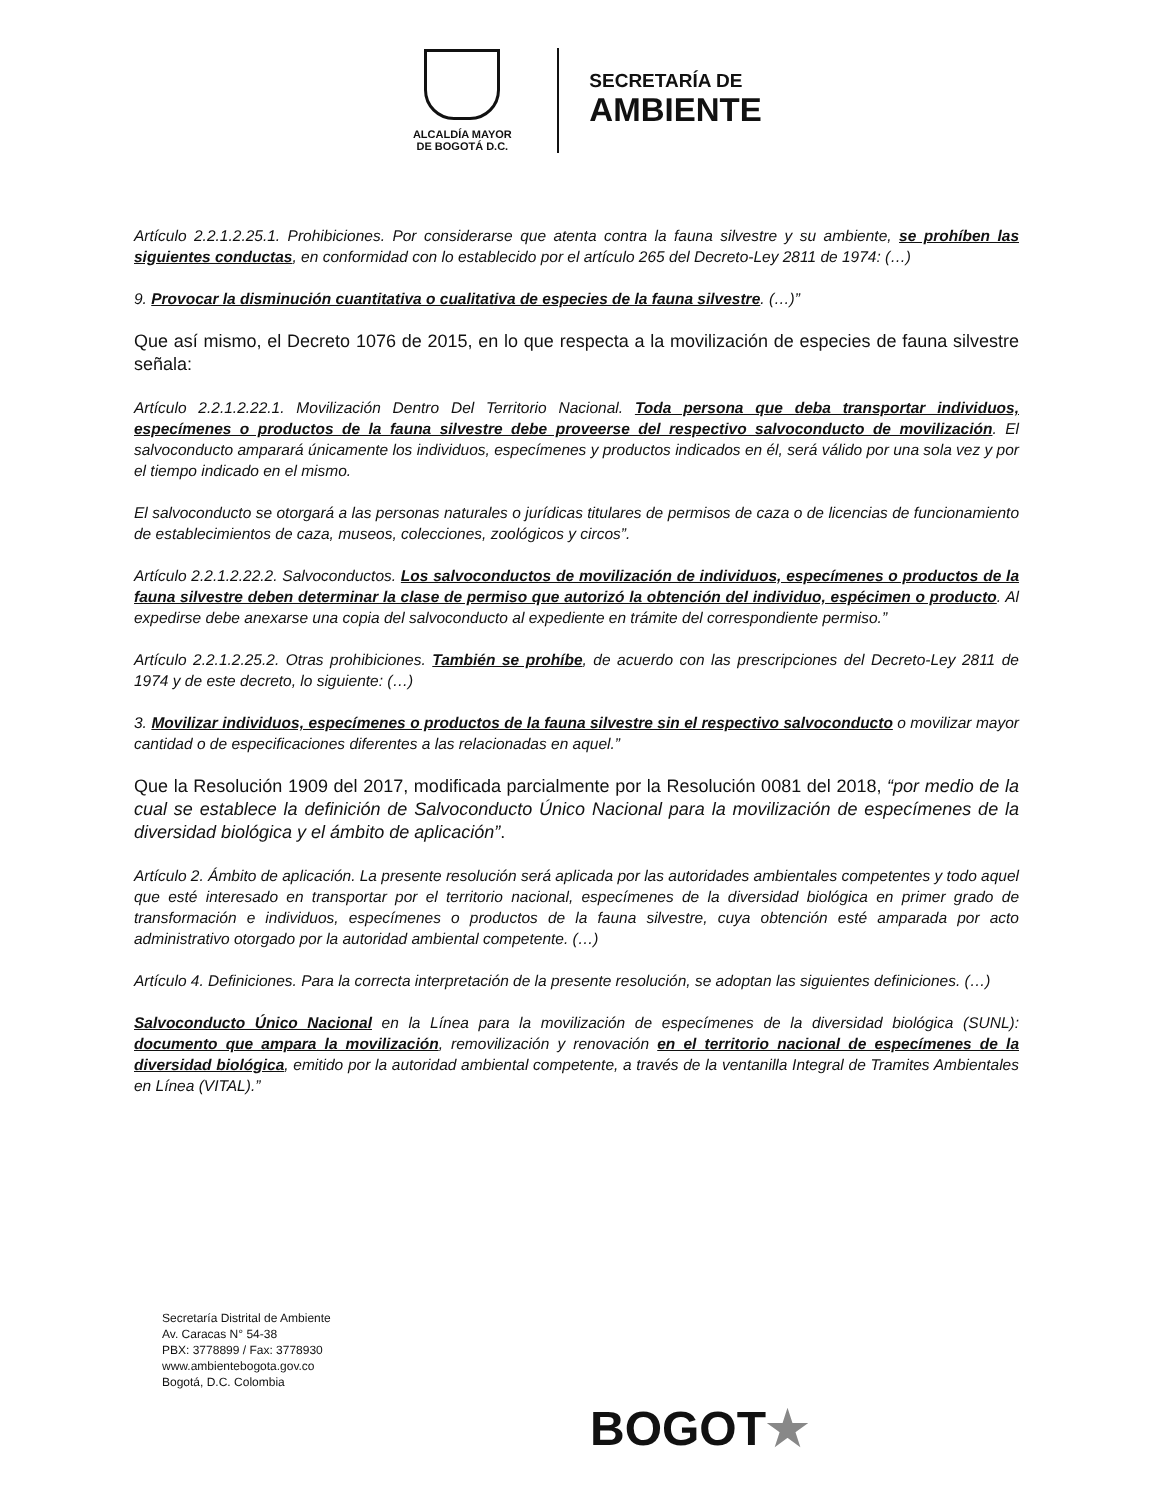ALCALDÍA MAYOR
DE BOGOTÁ D.C.
SECRETARÍA DE
AMBIENTE
Artículo 2.2.1.2.25.1. Prohibiciones. Por considerarse que atenta contra la fauna silvestre y su ambiente, se prohíben las siguientes conductas, en conformidad con lo establecido por el artículo 265 del Decreto-Ley 2811 de 1974: (…)
9. Provocar la disminución cuantitativa o cualitativa de especies de la fauna silvestre. (…)”
Que así mismo, el Decreto 1076 de 2015, en lo que respecta a la movilización de especies de fauna silvestre señala:
Artículo 2.2.1.2.22.1. Movilización Dentro Del Territorio Nacional. Toda persona que deba transportar individuos, especímenes o productos de la fauna silvestre debe proveerse del respectivo salvoconducto de movilización. El salvoconducto amparará únicamente los individuos, especímenes y productos indicados en él, será válido por una sola vez y por el tiempo indicado en el mismo.
El salvoconducto se otorgará a las personas naturales o jurídicas titulares de permisos de caza o de licencias de funcionamiento de establecimientos de caza, museos, colecciones, zoológicos y circos”.
Artículo 2.2.1.2.22.2. Salvoconductos. Los salvoconductos de movilización de individuos, especímenes o productos de la fauna silvestre deben determinar la clase de permiso que autorizó la obtención del individuo, espécimen o producto. Al expedirse debe anexarse una copia del salvoconducto al expediente en trámite del correspondiente permiso.”
Artículo 2.2.1.2.25.2. Otras prohibiciones. También se prohíbe, de acuerdo con las prescripciones del Decreto-Ley 2811 de 1974 y de este decreto, lo siguiente: (…)
3. Movilizar individuos, especímenes o productos de la fauna silvestre sin el respectivo salvoconducto o movilizar mayor cantidad o de especificaciones diferentes a las relacionadas en aquel.”
Que la Resolución 1909 del 2017, modificada parcialmente por la Resolución 0081 del 2018, “por medio de la cual se establece la definición de Salvoconducto Único Nacional para la movilización de especímenes de la diversidad biológica y el ámbito de aplicación”.
Artículo 2. Ámbito de aplicación. La presente resolución será aplicada por las autoridades ambientales competentes y todo aquel que esté interesado en transportar por el territorio nacional, especímenes de la diversidad biológica en primer grado de transformación e individuos, especímenes o productos de la fauna silvestre, cuya obtención esté amparada por acto administrativo otorgado por la autoridad ambiental competente. (…)
Artículo 4. Definiciones. Para la correcta interpretación de la presente resolución, se adoptan las siguientes definiciones. (…)
Salvoconducto Único Nacional en la Línea para la movilización de especímenes de la diversidad biológica (SUNL): documento que ampara la movilización, removilización y renovación en el territorio nacional de especímenes de la diversidad biológica, emitido por la autoridad ambiental competente, a través de la ventanilla Integral de Tramites Ambientales en Línea (VITAL).”
Secretaría Distrital de Ambiente
Av. Caracas N° 54-38
PBX: 3778899 / Fax: 3778930
www.ambientebogota.gov.co
Bogotá, D.C. Colombia
BOGOT★